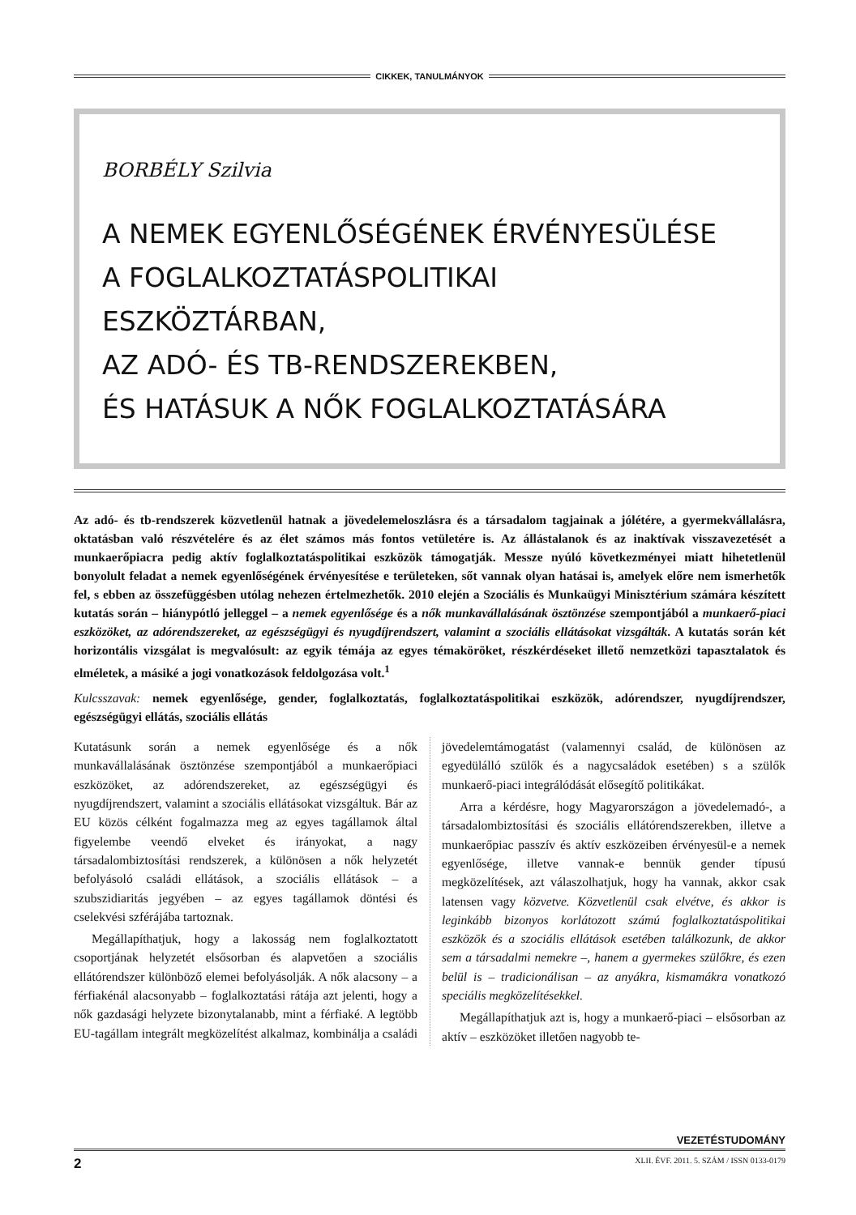CIKKEK, TANULMÁNYOK
BORBÉLY Szilvia
A NEMEK EGYENLŐSÉGÉNEK ÉRVÉNYESÜLÉSE
A FOGLALKOZTATÁSPOLITIKAI
ESZKÖZTÁRBAN,
AZ ADÓ- ÉS TB-RENDSZEREKBEN,
ÉS HATÁSUK A NŐK FOGLALKOZTATÁSÁRA
Az adó- és tb-rendszerek közvetlenül hatnak a jövedelemeloszlásra és a társadalom tagjainak a jólétére, a gyermekvállalásra, oktatásban való részvételére és az élet számos más fontos vetületére is. Az állástalanok és az inaktívak visszavezetését a munkaerőpiacra pedig aktív foglalkoztatáspolitikai eszközök támogatják. Messze nyúló következményei miatt hihetetlenül bonyolult feladat a nemek egyenlőségének érvényesítése e területeken, sőt vannak olyan hatásai is, amelyek előre nem ismerhetők fel, s ebben az összefüggésben utólag nehezen értelmezhetők. 2010 elején a Szociális és Munkaügyi Minisztérium számára készített kutatás során – hiánypótló jelleggel – a nemek egyenlősége és a nők munkavállalásának ösztönzése szempontjából a munkaerő-piaci eszközöket, az adórendszereket, az egészségügyi és nyugdíjrendszert, valamint a szociális ellátásokat vizsgálták. A kutatás során két horizontális vizsgálat is megvalósult: az egyik témája az egyes témaköröket, részkérdéseket illető nemzetközi tapasztalatok és elméletek, a másiké a jogi vonatkozások feldolgozása volt.<sup>1</sup>
Kulcsszavak: nemek egyenlősége, gender, foglalkoztatás, foglalkoztatáspolitikai eszközök, adórendszer, nyugdíjrendszer, egészségügyi ellátás, szociális ellátás
Kutatásunk során a nemek egyenlősége és a nők munkavállalásának ösztönzése szempontjából a munkaerőpiaci eszközöket, az adórendszereket, az egészségügyi és nyugdíjrendszert, valamint a szociális ellátásokat vizsgáltuk. Bár az EU közös célként fogalmazza meg az egyes tagállamok által figyelembe veendő elveket és irányokat, a nagy társadalombiztosítási rendszerek, a különösen a nők helyzetét befolyásoló családi ellátások, a szociális ellátások – a szubszidiaritás jegyében – az egyes tagállamok döntési és cselekvési szférájába tartoznak.
Megállapíthatjuk, hogy a lakosság nem foglalkoztatott csoportjának helyzetét elsősorban és alapvetően a szociális ellátórendszer különböző elemei befolyásolják. A nők alacsony – a férfiakénál alacsonyabb – foglalkoztatási rátája azt jelenti, hogy a nők gazdasági helyzete bizonytalanabb, mint a férfiaké. A legtöbb EU-tagállam integrált megközelítést alkalmaz, kombinálja a családi jövedelemtámogatást (valamennyi család, de különösen az egyedülálló szülők és a nagycsaládok esetében) s a szülők munkaerő-piaci integrálódását elősegítő politikákat.
Arra a kérdésre, hogy Magyarországon a jövedelemadó-, a társadalombiztosítási és szociális ellátórendszerekben, illetve a munkaerőpiac passzív és aktív eszközeiben érvényesül-e a nemek egyenlősége, illetve vannak-e bennük gender típusú megközelítések, azt válaszolhatjuk, hogy ha vannak, akkor csak latensen vagy közvetve. Közvetlenül csak elvétve, és akkor is leginkább bizonyos korlátozott számú foglalkoztatáspolitikai eszközök és a szociális ellátások esetében találkozunk, de akkor sem a társadalmi nemekre –, hanem a gyermekes szülőkre, és ezen belül is – tradicionálisan – az anyákra, kismamákra vonatkozó speciális megközelítésekkel.
Megállapíthatjuk azt is, hogy a munkaerő-piaci – elsősorban az aktív – eszközöket illetően nagyobb te-
VEZETÉSTUDOMÁNY
2 XLII. ÉVF. 2011. 5. SZÁM / ISSN 0133-0179